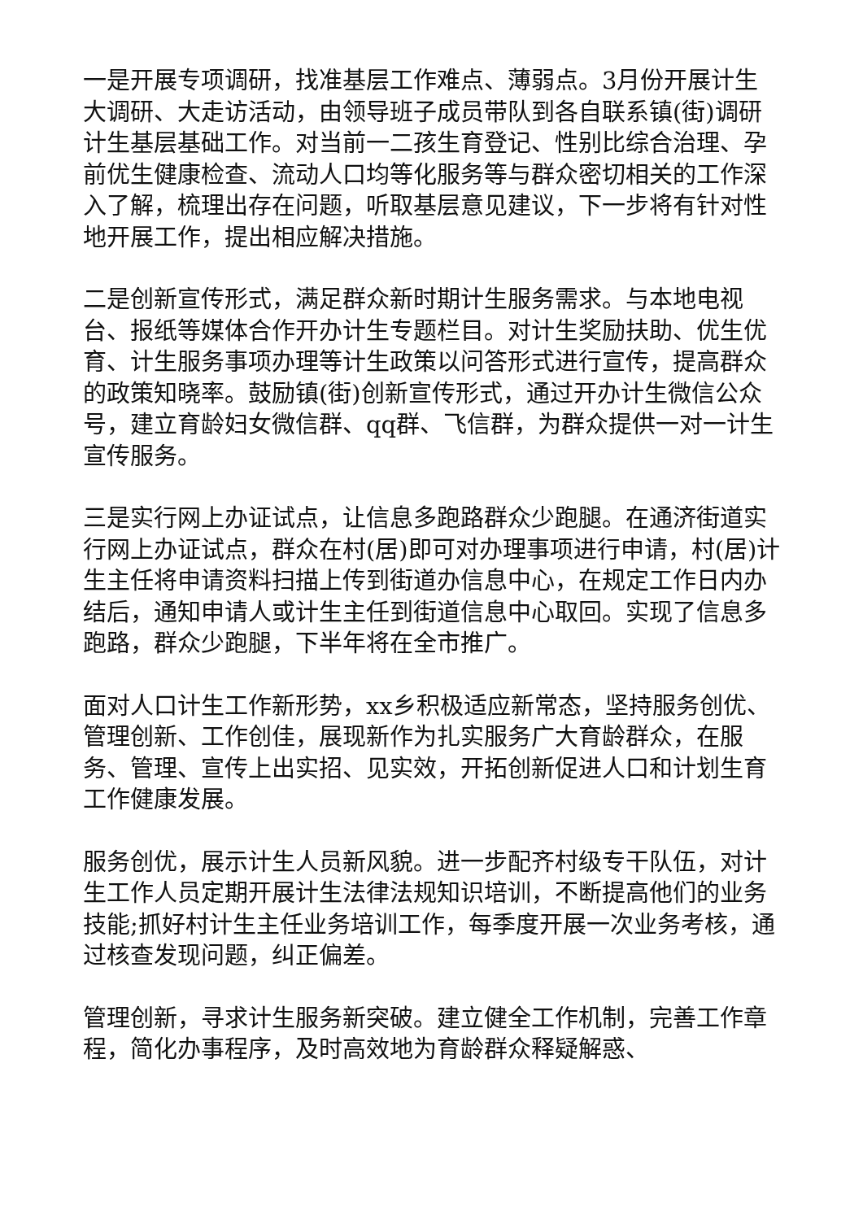一是开展专项调研，找准基层工作难点、薄弱点。3月份开展计生大调研、大走访活动，由领导班子成员带队到各自联系镇(街)调研计生基层基础工作。对当前一二孩生育登记、性别比综合治理、孕前优生健康检查、流动人口均等化服务等与群众密切相关的工作深入了解，梳理出存在问题，听取基层意见建议，下一步将有针对性地开展工作，提出相应解决措施。
二是创新宣传形式，满足群众新时期计生服务需求。与本地电视台、报纸等媒体合作开办计生专题栏目。对计生奖励扶助、优生优育、计生服务事项办理等计生政策以问答形式进行宣传，提高群众的政策知晓率。鼓励镇(街)创新宣传形式，通过开办计生微信公众号，建立育龄妇女微信群、qq群、飞信群，为群众提供一对一计生宣传服务。
三是实行网上办证试点，让信息多跑路群众少跑腿。在通济街道实行网上办证试点，群众在村(居)即可对办理事项进行申请，村(居)计生主任将申请资料扫描上传到街道办信息中心，在规定工作日内办结后，通知申请人或计生主任到街道信息中心取回。实现了信息多跑路，群众少跑腿，下半年将在全市推广。
面对人口计生工作新形势，xx乡积极适应新常态，坚持服务创优、管理创新、工作创佳，展现新作为扎实服务广大育龄群众，在服务、管理、宣传上出实招、见实效，开拓创新促进人口和计划生育工作健康发展。
服务创优，展示计生人员新风貌。进一步配齐村级专干队伍，对计生工作人员定期开展计生法律法规知识培训，不断提高他们的业务技能;抓好村计生主任业务培训工作，每季度开展一次业务考核，通过核查发现问题，纠正偏差。
管理创新，寻求计生服务新突破。建立健全工作机制，完善工作章程，简化办事程序，及时高效地为育龄群众释疑解惑、